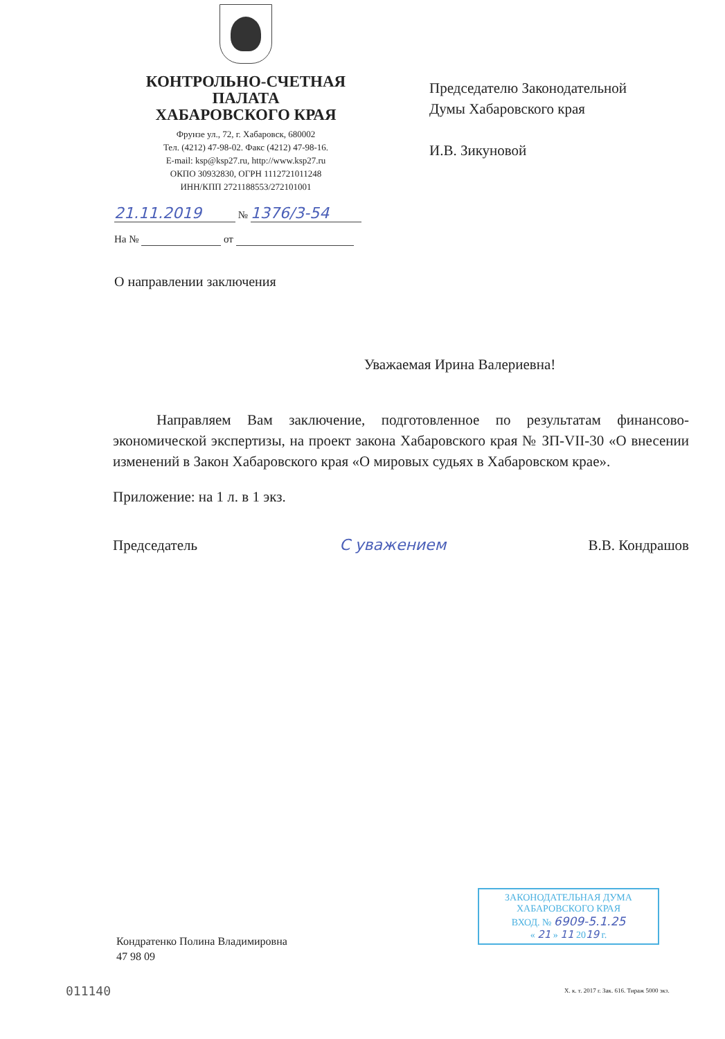КОНТРОЛЬНО-СЧЕТНАЯ
ПАЛАТА
ХАБАРОВСКОГО КРАЯ
Фрунзе ул., 72, г. Хабаровск, 680002
Тел. (4212) 47-98-02. Факс (4212) 47-98-16.
E-mail: ksp@ksp27.ru, http://www.ksp27.ru
ОКПО 30932830, ОГРН 1112721011248
ИНН/КПП 2721188553/272101001
21.11.2019 № 1376/3-54
На № от
О направлении заключения
Председателю Законодательной
Думы Хабаровского края
И.В. Зикуновой
Уважаемая Ирина Валериевна!
Направляем Вам заключение, подготовленное по результатам финансово-экономической экспертизы, на проект закона Хабаровского края № ЗП-VII-30 «О внесении изменений в Закон Хабаровского края «О мировых судьях в Хабаровском крае».
Приложение: на 1 л. в 1 экз.
Председатель С уважением В.В. Кондрашов
ЗАКОНОДАТЕЛЬНАЯ ДУМА
ХАБАРОВСКОГО КРАЯ
ВХОД. № 6909-5.1.25
« 21 » 11 2019 г.
Кондратенко Полина Владимировна
47 98 09
011140
Х. к. т. 2017 г. Зак. 616. Тираж 5000 экз.